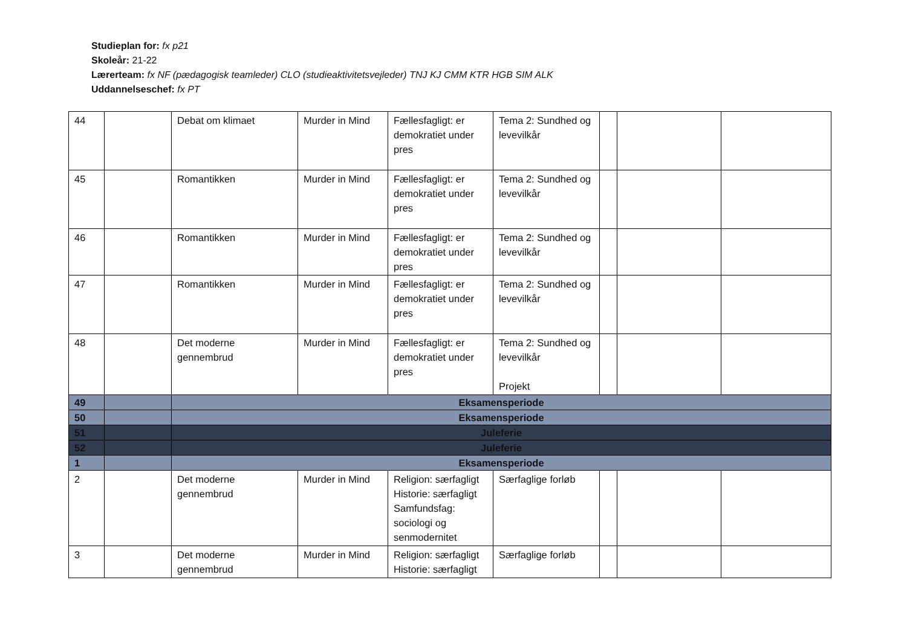Studieplan for: fx p21
Skoleår: 21-22
Lærerteam: fx NF (pædagogisk teamleder) CLO (studieaktivitetsvejleder) TNJ KJ CMM KTR HGB SIM ALK
Uddannelseschef: fx PT
| 44 | | Debat om klimaet | Murder in Mind | Fællesfagligt: er demokratiet under pres | Tema 2: Sundhed og levevilkår | | | |
| 45 | | Romantikken | Murder in Mind | Fællesfagligt: er demokratiet under pres | Tema 2: Sundhed og levevilkår | | | |
| 46 | | Romantikken | Murder in Mind | Fællesfagligt: er demokratiet under pres | Tema 2: Sundhed og levevilkår | | | |
| 47 | | Romantikken | Murder in Mind | Fællesfagligt: er demokratiet under pres | Tema 2: Sundhed og levevilkår | | | |
| 48 | | Det moderne gennembrud | Murder in Mind | Fællesfagligt: er demokratiet under pres | Tema 2: Sundhed og levevilkår Projekt | | | |
| 49 | | Eksamensperiode | | | | | | |
| 50 | | Eksamensperiode | | | | | | |
| 51 | | Juleferie | | | | | | |
| 52 | | Juleferie | | | | | | |
| 1 | | Eksamensperiode | | | | | | |
| 2 | | Det moderne gennembrud | Murder in Mind | Religion: særfagligt Historie: særfagligt Samfundsfag: sociologi og senmodernitet | Særfaglige forløb | | | |
| 3 | | Det moderne gennembrud | Murder in Mind | Religion: særfagligt Historie: særfagligt | Særfaglige forløb | | | |